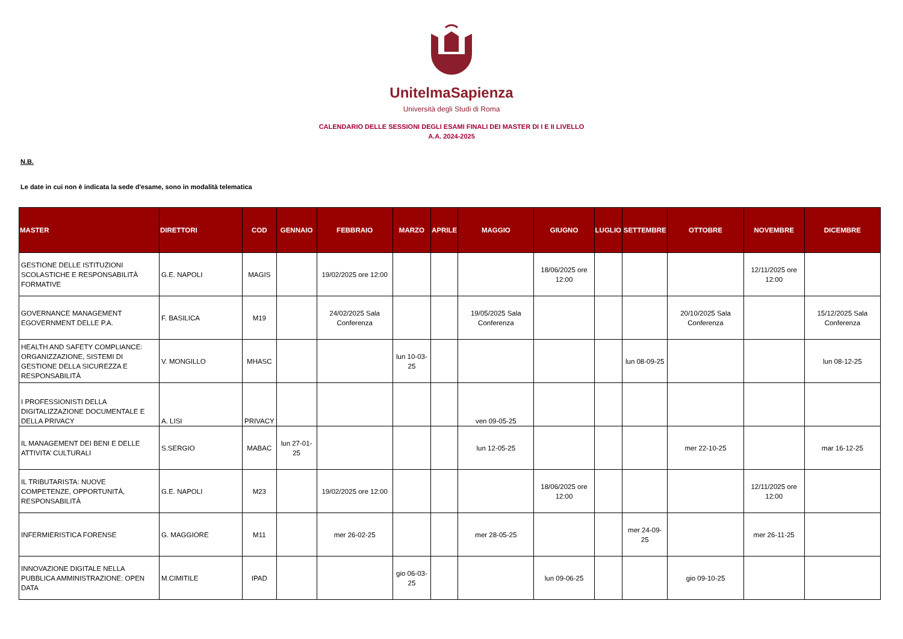UnitelmaSapienza
Università degli Studi di Roma
CALENDARIO DELLE SESSIONI DEGLI ESAMI FINALI DEI MASTER DI I E II LIVELLO
A.A. 2024-2025
N.B.
Le date in cui non è indicata la sede d'esame, sono in modalità telematica
| MASTER | DIRETTORI | COD | GENNAIO | FEBBRAIO | MARZO | APRILE | MAGGIO | GIUGNO | LUGLIO | SETTEMBRE | OTTOBRE | NOVEMBRE | DICEMBRE |
| --- | --- | --- | --- | --- | --- | --- | --- | --- | --- | --- | --- | --- | --- |
| GESTIONE DELLE ISTITUZIONI SCOLASTICHE E RESPONSABILITÀ FORMATIVE | G.E. NAPOLI | MAGIS | | 19/02/2025 ore 12:00 | | | | 18/06/2025 ore 12:00 | | | | 12/11/2025 ore 12:00 | |
| GOVERNANCE MANAGEMENT EGOVERNMENT DELLE P.A. | F. BASILICA | M19 | | 24/02/2025 Sala Conferenza | | | 19/05/2025 Sala Conferenza | | | | 20/10/2025 Sala Conferenza | | 15/12/2025 Sala Conferenza |
| HEALTH AND SAFETY COMPLIANCE: ORGANIZZAZIONE, SISTEMI DI GESTIONE DELLA SICUREZZA E RESPONSABILITÀ | V. MONGILLO | MHASC | | | lun 10-03-25 | | | | | lun 08-09-25 | | | lun 08-12-25 |
| I PROFESSIONISTI DELLA DIGITALIZZAZIONE DOCUMENTALE E DELLA PRIVACY | A. LISI | PRIVACY | | | | | ven 09-05-25 | | | | | | |
| IL MANAGEMENT DEI BENI E DELLE ATTIVITA’ CULTURALI | S.SERGIO | MABAC | lun 27-01-25 | | | | lun 12-05-25 | | | | mer 22-10-25 | | mar 16-12-25 |
| IL TRIBUTARISTA: NUOVE COMPETENZE, OPPORTUNITÀ, RESPONSABILITÀ | G.E. NAPOLI | M23 | | 19/02/2025 ore 12:00 | | | | 18/06/2025 ore 12:00 | | | | 12/11/2025 ore 12:00 | |
| INFERMIERISTICA FORENSE | G. MAGGIORE | M11 | | mer 26-02-25 | | | mer 28-05-25 | | | mer 24-09-25 | | mer 26-11-25 | |
| INNOVAZIONE DIGITALE NELLA PUBBLICA AMMINISTRAZIONE: OPEN DATA | M.CIMITILE | IPAD | | | gio 06-03-25 | | | lun 09-06-25 | | | gio 09-10-25 | | |